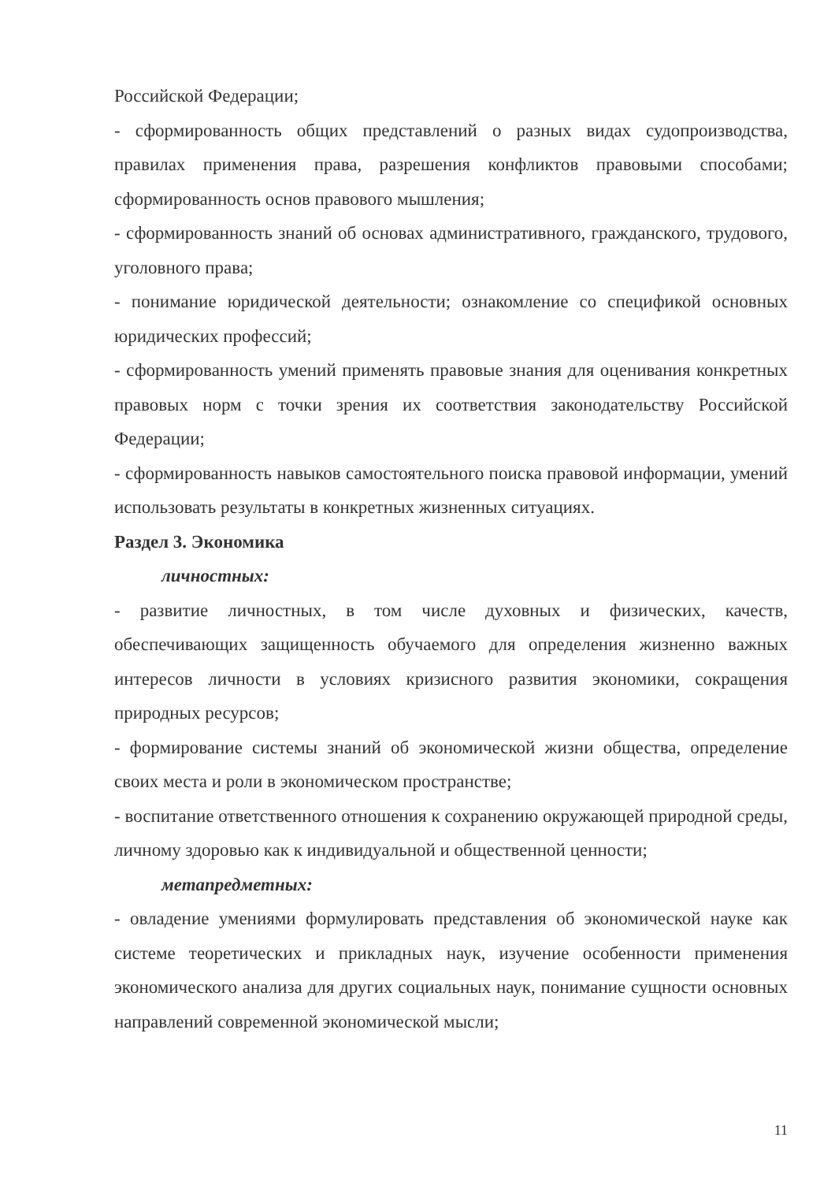Российской Федерации;
- сформированность общих представлений о разных видах судопроизводства, правилах применения права, разрешения конфликтов правовыми способами; сформированность основ правового мышления;
- сформированность знаний об основах административного, гражданского, трудового, уголовного права;
- понимание юридической деятельности; ознакомление со спецификой основных юридических профессий;
- сформированность умений применять правовые знания для оценивания конкретных правовых норм с точки зрения их соответствия законодательству Российской Федерации;
- сформированность навыков самостоятельного поиска правовой информации, умений использовать результаты в конкретных жизненных ситуациях.
Раздел 3. Экономика
личностных:
- развитие личностных, в том числе духовных и физических, качеств, обеспечивающих защищенность обучаемого для определения жизненно важных интересов личности в условиях кризисного развития экономики, сокращения природных ресурсов;
- формирование системы знаний об экономической жизни общества, определение своих места и роли в экономическом пространстве;
- воспитание ответственного отношения к сохранению окружающей природной среды, личному здоровью как к индивидуальной и общественной ценности;
метапредметных:
- овладение умениями формулировать представления об экономической науке как системе теоретических и прикладных наук, изучение особенности применения экономического анализа для других социальных наук, понимание сущности основных направлений современной экономической мысли;
11